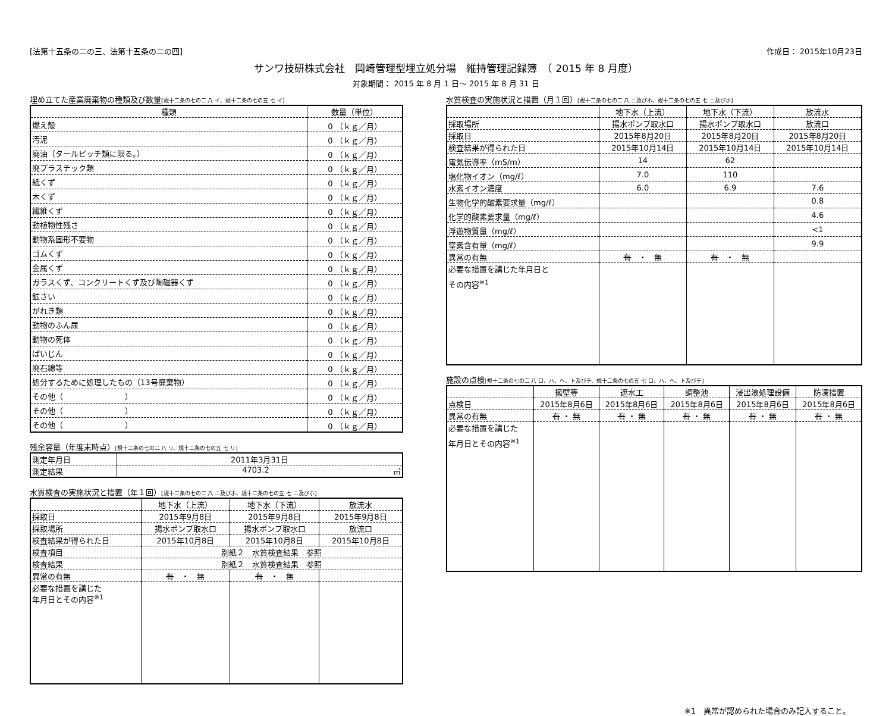[法第十五条の二の三、法第十五条の二の四] 作成日： 2015年10月23日
サンワ技研株式会社　岡崎管理型埋立処分場　維持管理記録簿　（ 2015 年 8 月度）
対象期間： 2015 年 8 月 1 日～ 2015 年 8 月 31 日
埋め立てた産業廃棄物の種類及び数量[規十二条の七の二 八 イ、規十二条の七の五 七 イ]
| 種類 | 数量（単位） |
| --- | --- |
| 燃え殻 | 0 （ｋｇ／月） |
| 汚泥 | 0 （ｋｇ／月） |
| 廃油（タールピッチ類に限る。） | 0 （ｋｇ／月） |
| 廃プラスチック類 | 0 （ｋｇ／月） |
| 紙くず | 0 （ｋｇ／月） |
| 木くず | 0 （ｋｇ／月） |
| 繊維くず | 0 （ｋｇ／月） |
| 動植物性残さ | 0 （ｋｇ／月） |
| 動物系固形不要物 | 0 （ｋｇ／月） |
| ゴムくず | 0 （ｋｇ／月） |
| 金属くず | 0 （ｋｇ／月） |
| ガラスくず、コンクリートくず及び陶磁器くず | 0 （ｋｇ／月） |
| 鉱さい | 0 （ｋｇ／月） |
| がれき類 | 0 （ｋｇ／月） |
| 動物のふん尿 | 0 （ｋｇ／月） |
| 動物の死体 | 0 （ｋｇ／月） |
| ばいじん | 0 （ｋｇ／月） |
| 廃石綿等 | 0 （ｋｇ／月） |
| 処分するために処理したもの（13号廃棄物） | 0 （ｋｇ／月） |
| その他（ ） | 0 （ｋｇ／月） |
| その他（ ） | 0 （ｋｇ／月） |
| その他（ ） | 0 （ｋｇ／月） |
残余容量（年度末時点）[規十二条の七の二 八 リ、規十二条の七の五 七 リ]
| 測定年月日 | 2011年3月31日 |
| 測定結果 | 4703.2 ㎥ |
水質検査の実施状況と措置（年１回）[規十二条の七の二 八 ニ及びホ、規十二条の七の五 七 ニ及びホ]
| | 地下水（上流） | 地下水（下流） | 放流水 |
| --- | --- | --- | --- |
| 採取日 | 2015年9月8日 | 2015年9月8日 | 2015年9月8日 |
| 採取場所 | 揚水ポンプ取水口 | 揚水ポンプ取水口 | 放流口 |
| 検査結果が得られた日 | 2015年10月8日 | 2015年10月8日 | 2015年10月8日 |
| 検査項目 | 別紙２ 水質検査結果 参照 | | |
| 検査結果 | 別紙２ 水質検査結果 参照 | | |
| 異常の有無 | 有 ・ 無 | 有 ・ 無 | |
| 必要な措置を講じた 年月日とその内容<sup>※1</sup> | | | |
水質検査の実施状況と措置（月１回）[規十二条の七の二 八 ニ及びホ、規十二条の七の五 七 ニ及びホ]
| | 地下水（上流） | 地下水（下流） | 放流水 |
| --- | --- | --- | --- |
| 採取場所 | 揚水ポンプ取水口 | 揚水ポンプ取水口 | 放流口 |
| 採取日 | 2015年8月20日 | 2015年8月20日 | 2015年8月20日 |
| 検査結果が得られた日 | 2015年10月14日 | 2015年10月14日 | 2015年10月14日 |
| 電気伝導率（mS/m） | 14 | 62 | |
| 塩化物イオン（mg/ℓ） | 7.0 | 110 | |
| 水素イオン濃度 | 6.0 | 6.9 | 7.6 |
| 生物化学的酸素要求量（mg/ℓ） | | | 0.8 |
| 化学的酸素要求量（mg/ℓ） | | | 4.6 |
| 浮遊物質量（mg/ℓ） | | | <1 |
| 窒素含有量（mg/ℓ） | | | 9.9 |
| 異常の有無 | 有 ・ 無 | 有 ・ 無 | |
| 必要な措置を講じた年月日と その内容<sup>※1</sup> | | | |
施設の点検[規十二条の七の二 八 ロ、ハ、ヘ、ト及びチ、規十二条の七の五 七 ロ、ハ、ヘ、ト及びチ]
| | 擁壁等 | 遮水工 | 調整池 | 浸出液処理設備 | 防凍措置 |
| --- | --- | --- | --- | --- | --- |
| 点検日 | 2015年8月6日 | 2015年8月6日 | 2015年8月6日 | 2015年8月6日 | 2015年8月6日 |
| 異常の有無 | 有 ・ 無 | 有 ・ 無 | 有 ・ 無 | 有 ・ 無 | 有 ・ 無 |
| 必要な措置を講じた 年月日とその内容<sup>※1</sup> | | | | | |
※1　異常が認められた場合のみ記入すること。